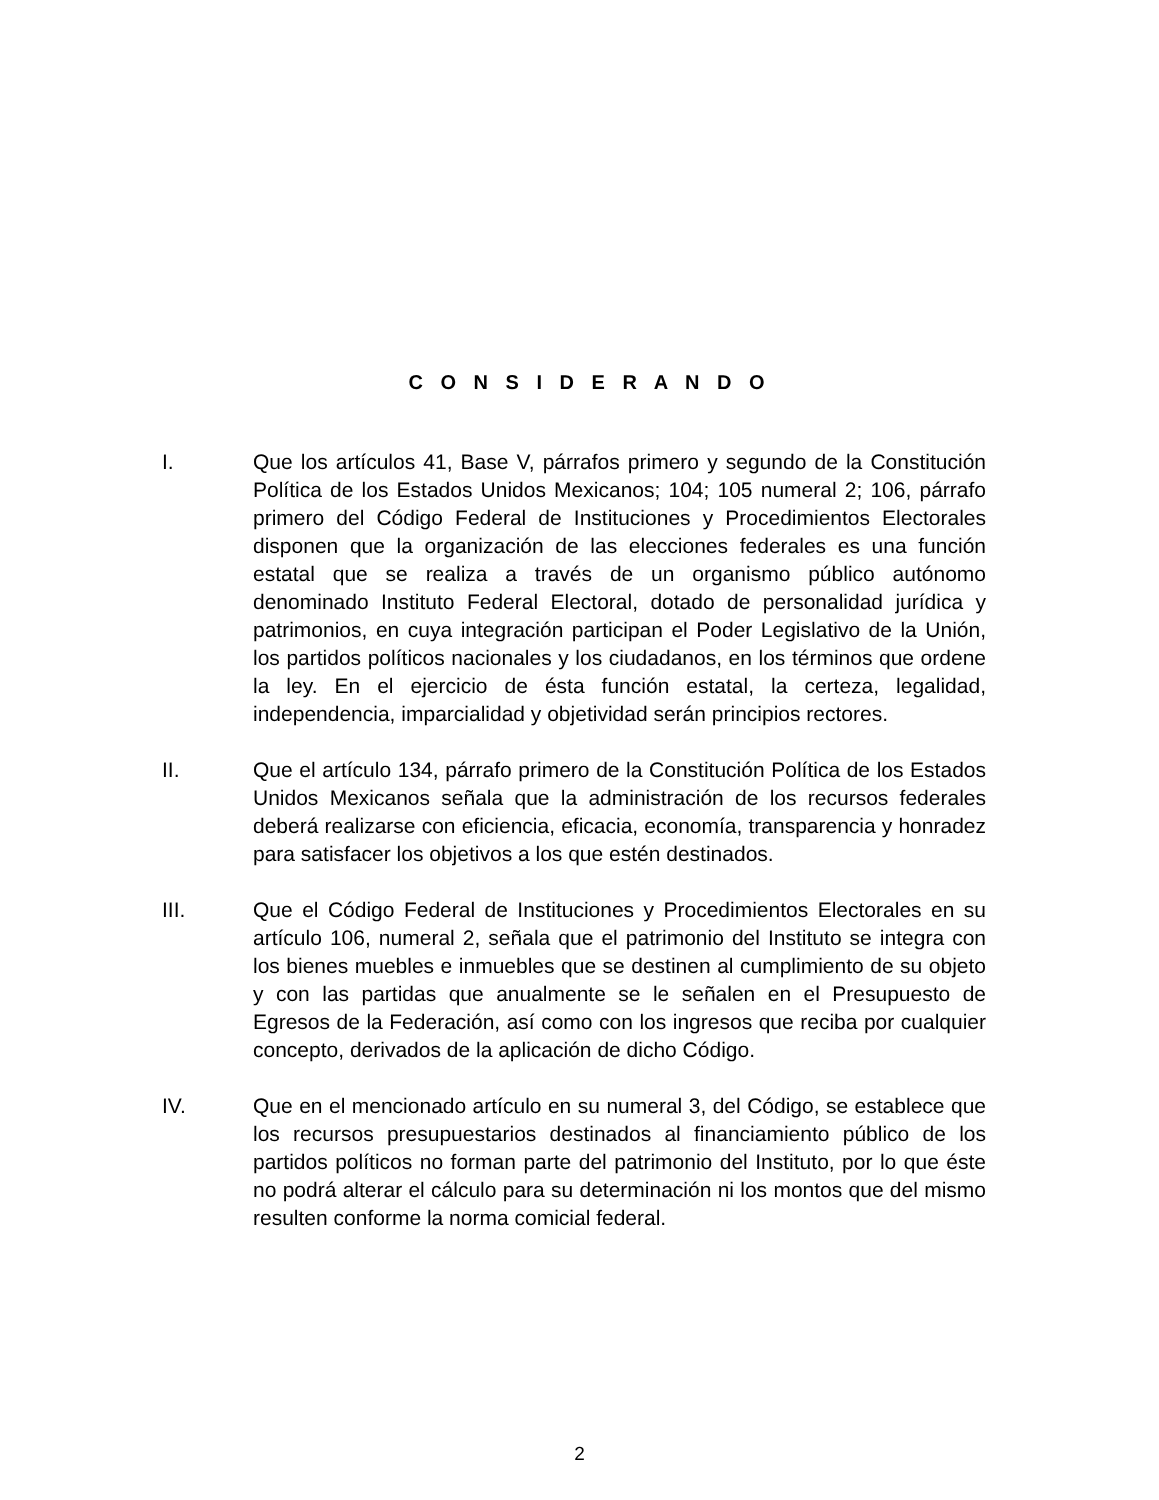C O N S I D E R A N D O
I. Que los artículos 41, Base V, párrafos primero y segundo de la Constitución Política de los Estados Unidos Mexicanos; 104; 105 numeral 2; 106, párrafo primero del Código Federal de Instituciones y Procedimientos Electorales disponen que la organización de las elecciones federales es una función estatal que se realiza a través de un organismo público autónomo denominado Instituto Federal Electoral, dotado de personalidad jurídica y patrimonios, en cuya integración participan el Poder Legislativo de la Unión, los partidos políticos nacionales y los ciudadanos, en los términos que ordene la ley. En el ejercicio de ésta función estatal, la certeza, legalidad, independencia, imparcialidad y objetividad serán principios rectores.
II. Que el artículo 134, párrafo primero de la Constitución Política de los Estados Unidos Mexicanos señala que la administración de los recursos federales deberá realizarse con eficiencia, eficacia, economía, transparencia y honradez para satisfacer los objetivos a los que estén destinados.
III. Que el Código Federal de Instituciones y Procedimientos Electorales en su artículo 106, numeral 2, señala que el patrimonio del Instituto se integra con los bienes muebles e inmuebles que se destinen al cumplimiento de su objeto y con las partidas que anualmente se le señalen en el Presupuesto de Egresos de la Federación, así como con los ingresos que reciba por cualquier concepto, derivados de la aplicación de dicho Código.
IV. Que en el mencionado artículo en su numeral 3, del Código, se establece que los recursos presupuestarios destinados al financiamiento público de los partidos políticos no forman parte del patrimonio del Instituto, por lo que éste no podrá alterar el cálculo para su determinación ni los montos que del mismo resulten conforme la norma comicial federal.
2